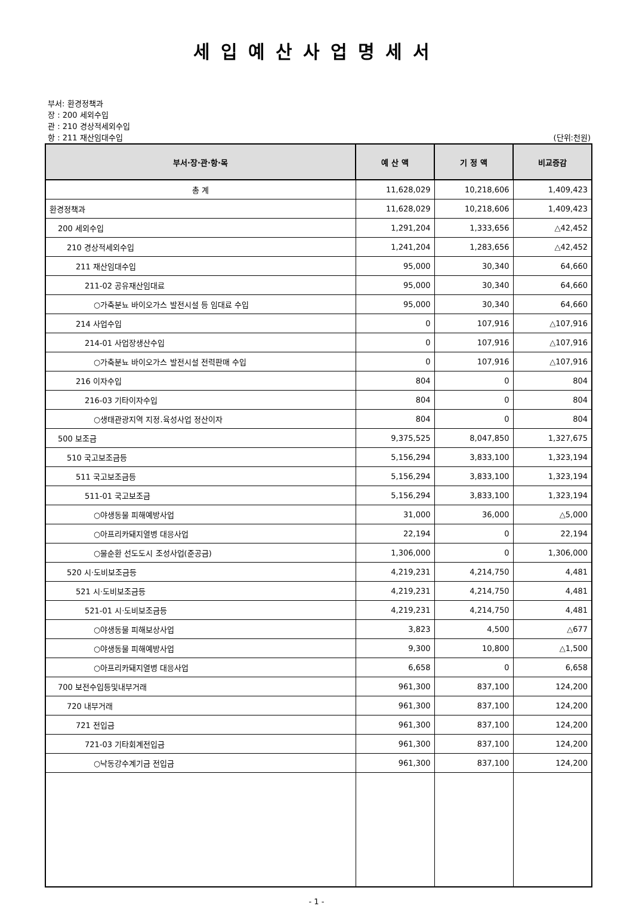세입예산사업명세서
부서: 환경정책과
장 : 200 세외수입
관 : 210 경상적세외수입
항 : 211 재산임대수입
(단위:천원)
| 부서·장·관·항·목 | 예 산 액 | 기 정 액 | 비교증감 |
| --- | --- | --- | --- |
| 총 계 | 11,628,029 | 10,218,606 | 1,409,423 |
| 환경정책과 | 11,628,029 | 10,218,606 | 1,409,423 |
| 200 세외수입 | 1,291,204 | 1,333,656 | △42,452 |
| 210 경상적세외수입 | 1,241,204 | 1,283,656 | △42,452 |
| 211 재산임대수입 | 95,000 | 30,340 | 64,660 |
| 211-02 공유재산임대료 | 95,000 | 30,340 | 64,660 |
| ○가축분뇨 바이오가스 발전시설 등 임대료 수입 | 95,000 | 30,340 | 64,660 |
| 214 사업수입 | 0 | 107,916 | △107,916 |
| 214-01 사업장생산수입 | 0 | 107,916 | △107,916 |
| ○가축분뇨 바이오가스 발전시설 전력판매 수입 | 0 | 107,916 | △107,916 |
| 216 이자수입 | 804 | 0 | 804 |
| 216-03 기타이자수입 | 804 | 0 | 804 |
| ○생태관광지역 지정.육성사업 정산이자 | 804 | 0 | 804 |
| 500 보조금 | 9,375,525 | 8,047,850 | 1,327,675 |
| 510 국고보조금등 | 5,156,294 | 3,833,100 | 1,323,194 |
| 511 국고보조금등 | 5,156,294 | 3,833,100 | 1,323,194 |
| 511-01 국고보조금 | 5,156,294 | 3,833,100 | 1,323,194 |
| ○야생동물 피해예방사업 | 31,000 | 36,000 | △5,000 |
| ○아프리카돼지열병 대응사업 | 22,194 | 0 | 22,194 |
| ○물순환 선도도시 조성사업(준공금) | 1,306,000 | 0 | 1,306,000 |
| 520 시·도비보조금등 | 4,219,231 | 4,214,750 | 4,481 |
| 521 시·도비보조금등 | 4,219,231 | 4,214,750 | 4,481 |
| 521-01 시·도비보조금등 | 4,219,231 | 4,214,750 | 4,481 |
| ○야생동물 피해보상사업 | 3,823 | 4,500 | △677 |
| ○야생동물 피해예방사업 | 9,300 | 10,800 | △1,500 |
| ○아프리카돼지열병 대응사업 | 6,658 | 0 | 6,658 |
| 700 보전수입등및내부거래 | 961,300 | 837,100 | 124,200 |
| 720 내부거래 | 961,300 | 837,100 | 124,200 |
| 721 전입금 | 961,300 | 837,100 | 124,200 |
| 721-03 기타회계전입금 | 961,300 | 837,100 | 124,200 |
| ○낙동강수계기금 전입금 | 961,300 | 837,100 | 124,200 |
- 1 -